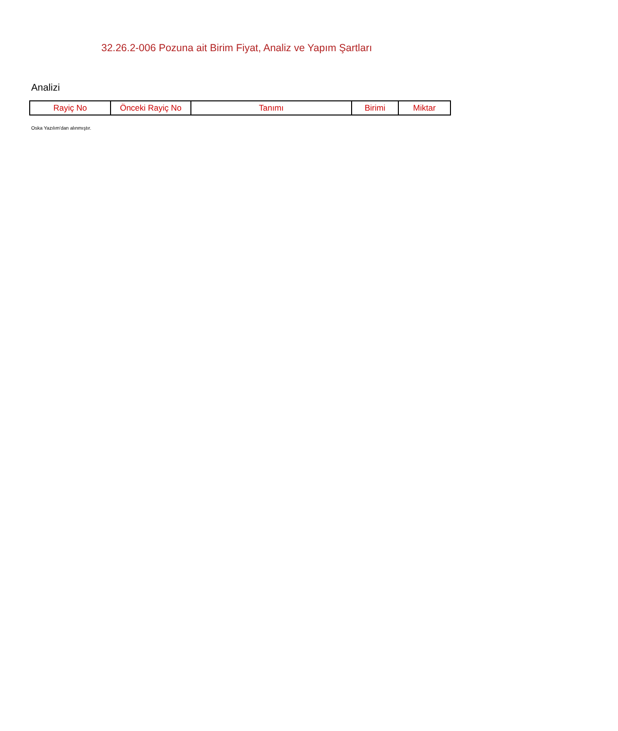32.26.2-006 Pozuna ait Birim Fiyat, Analiz ve Yapım Şartları
Analizi
| Rayiç No | Önceki Rayiç No | Tanımı | Birimi | Miktar |
| --- | --- | --- | --- | --- |
Oska Yazılım'dan alınmıştır.